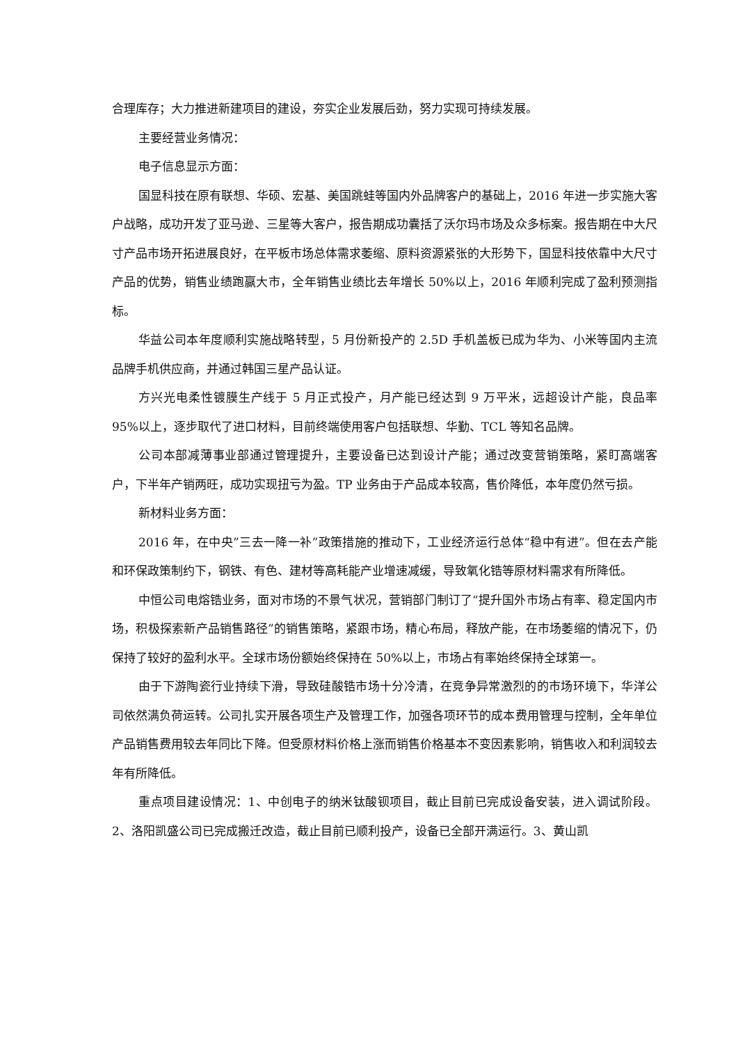合理库存；大力推进新建项目的建设，夯实企业发展后劲，努力实现可持续发展。
主要经营业务情况：
电子信息显示方面：
国显科技在原有联想、华硕、宏基、美国跳蛙等国内外品牌客户的基础上，2016 年进一步实施大客户战略，成功开发了亚马逊、三星等大客户，报告期成功囊括了沃尔玛市场及众多标案。报告期在中大尺寸产品市场开拓进展良好，在平板市场总体需求萎缩、原料资源紧张的大形势下，国显科技依靠中大尺寸产品的优势，销售业绩跑赢大市，全年销售业绩比去年增长 50%以上，2016 年顺利完成了盈利预测指标。
华益公司本年度顺利实施战略转型，5 月份新投产的 2.5D 手机盖板已成为华为、小米等国内主流品牌手机供应商，并通过韩国三星产品认证。
方兴光电柔性镀膜生产线于 5 月正式投产，月产能已经达到 9 万平米，远超设计产能，良品率 95%以上，逐步取代了进口材料，目前终端使用客户包括联想、华勤、TCL 等知名品牌。
公司本部减薄事业部通过管理提升，主要设备已达到设计产能；通过改变营销策略，紧盯高端客户，下半年产销两旺，成功实现扭亏为盈。TP 业务由于产品成本较高，售价降低，本年度仍然亏损。
新材料业务方面：
2016 年，在中央”三去一降一补”政策措施的推动下，工业经济运行总体“稳中有进”。但在去产能和环保政策制约下，钢铁、有色、建材等高耗能产业增速减缓，导致氧化锆等原材料需求有所降低。
中恒公司电熔锆业务，面对市场的不景气状况，营销部门制订了“提升国外市场占有率、稳定国内市场，积极探索新产品销售路径”的销售策略，紧跟市场，精心布局，释放产能，在市场萎缩的情况下，仍保持了较好的盈利水平。全球市场份额始终保持在 50%以上，市场占有率始终保持全球第一。
由于下游陶瓷行业持续下滑，导致硅酸锆市场十分冷清，在竞争异常激烈的的市场环境下，华洋公司依然满负荷运转。公司扎实开展各项生产及管理工作，加强各项环节的成本费用管理与控制，全年单位产品销售费用较去年同比下降。但受原材料价格上涨而销售价格基本不变因素影响，销售收入和利润较去年有所降低。
重点项目建设情况：1、中创电子的纳米钛酸钡项目，截止目前已完成设备安装，进入调试阶段。2、洛阳凯盛公司已完成搬迁改造，截止目前已顺利投产，设备已全部开满运行。3、黄山凯